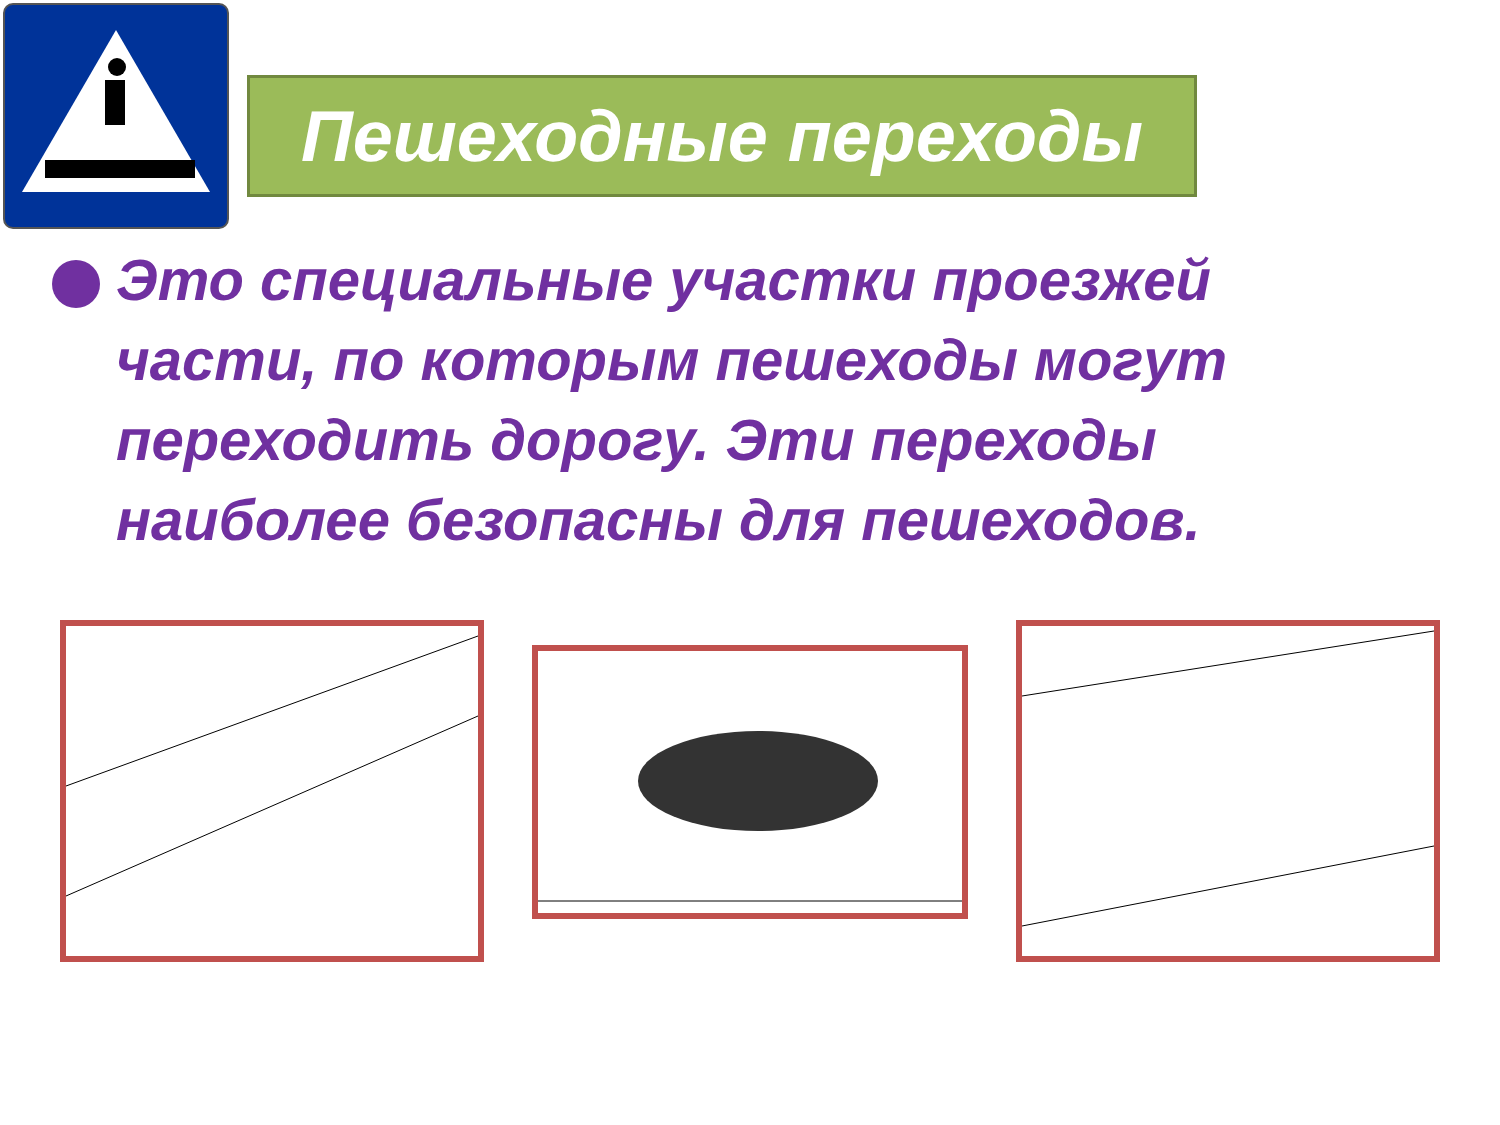Пешеходные переходы
Это специальные участки проезжей части, по которым пешеходы могут переходить дорогу. Эти переходы наиболее безопасны для пешеходов.